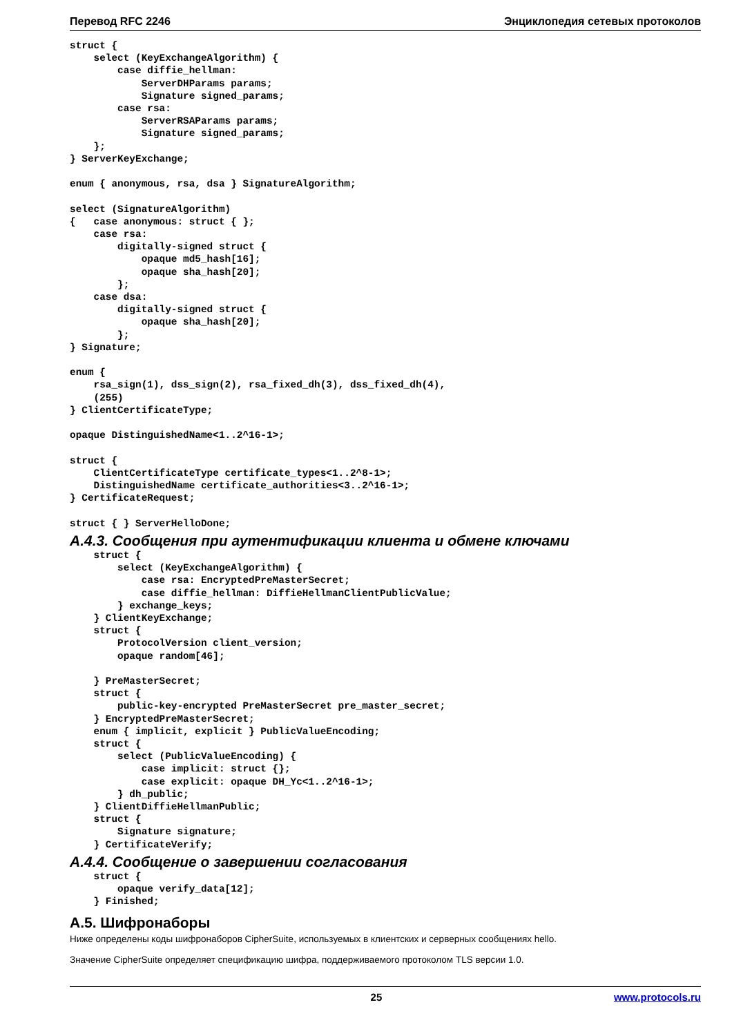Перевод RFC 2246 Энциклопедия сетевых протоколов
struct {
    select (KeyExchangeAlgorithm) {
        case diffie_hellman:
            ServerDHParams params;
            Signature signed_params;
        case rsa:
            ServerRSAParams params;
            Signature signed_params;
    };
} ServerKeyExchange;

enum { anonymous, rsa, dsa } SignatureAlgorithm;

select (SignatureAlgorithm)
{   case anonymous: struct { };
    case rsa:
        digitally-signed struct {
            opaque md5_hash[16];
            opaque sha_hash[20];
        };
    case dsa:
        digitally-signed struct {
            opaque sha_hash[20];
        };
} Signature;

enum {
    rsa_sign(1), dss_sign(2), rsa_fixed_dh(3), dss_fixed_dh(4),
    (255)
} ClientCertificateType;

opaque DistinguishedName<1..2^16-1>;

struct {
    ClientCertificateType certificate_types<1..2^8-1>;
    DistinguishedName certificate_authorities<3..2^16-1>;
} CertificateRequest;

struct { } ServerHelloDone;
A.4.3. Сообщения при аутентификации клиента и обмене ключами
    struct {
        select (KeyExchangeAlgorithm) {
            case rsa: EncryptedPreMasterSecret;
            case diffie_hellman: DiffieHellmanClientPublicValue;
        } exchange_keys;
    } ClientKeyExchange;
    struct {
        ProtocolVersion client_version;
        opaque random[46];

    } PreMasterSecret;
    struct {
        public-key-encrypted PreMasterSecret pre_master_secret;
    } EncryptedPreMasterSecret;
    enum { implicit, explicit } PublicValueEncoding;
    struct {
        select (PublicValueEncoding) {
            case implicit: struct {};
            case explicit: opaque DH_Yc<1..2^16-1>;
        } dh_public;
    } ClientDiffieHellmanPublic;
    struct {
        Signature signature;
    } CertificateVerify;
A.4.4. Сообщение о завершении согласования
    struct {
        opaque verify_data[12];
    } Finished;
A.5. Шифронаборы
Ниже определены коды шифронаборов CipherSuite, используемых в клиентских и серверных сообщениях hello.
Значение CipherSuite определяет спецификацию шифра, поддерживаемого протоколом TLS версии 1.0.
25 www.protocols.ru